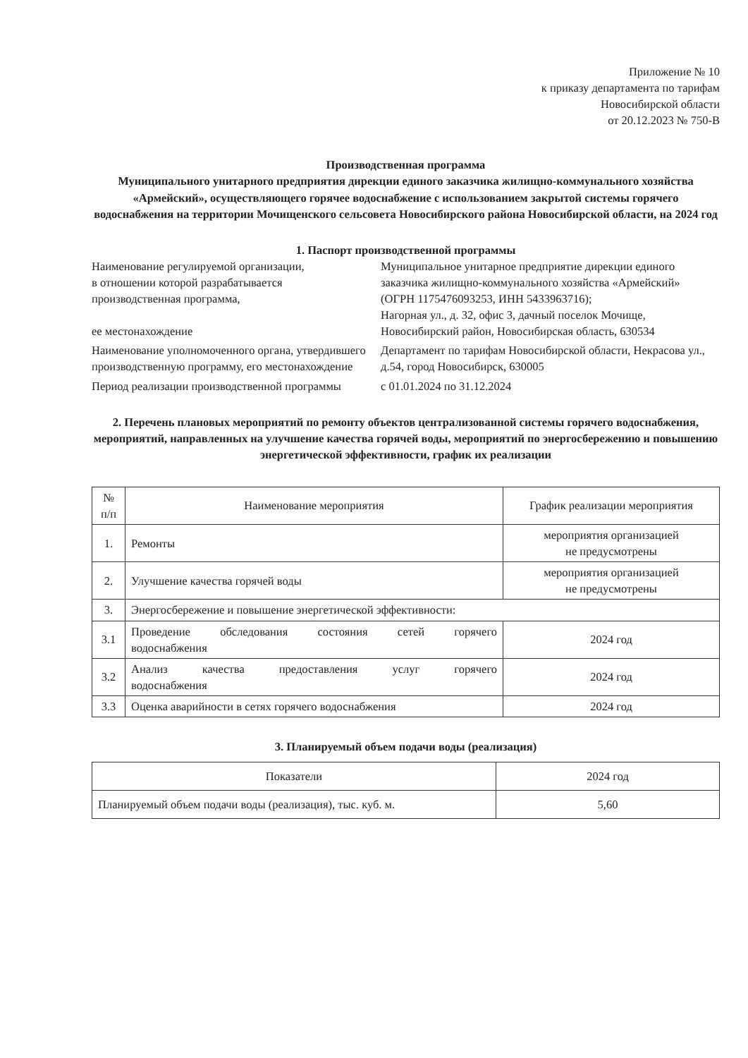Приложение № 10
к приказу департамента по тарифам
Новосибирской области
от 20.12.2023 № 750-В
Производственная программа
Муниципального унитарного предприятия дирекции единого заказчика жилищно-коммунального хозяйства «Армейский», осуществляющего горячее водоснабжение с использованием закрытой системы горячего водоснабжения на территории Мочищенского сельсовета Новосибирского района Новосибирской области, на 2024 год
1. Паспорт производственной программы
Наименование регулируемой организации,
в отношении которой разрабатывается
производственная программа,
ее местонахождение
Муниципальное унитарное предприятие дирекции единого заказчика жилищно-коммунального хозяйства «Армейский»
(ОГРН 1175476093253, ИНН 5433963716);
Нагорная ул., д. 32, офис 3, дачный поселок Мочище, Новосибирский район, Новосибирская область, 630534
Наименование уполномоченного органа, утвердившего производственную программу, его местонахождение
Департамент по тарифам Новосибирской области, Некрасова ул., д.54, город Новосибирск, 630005
Период реализации производственной программы
с 01.01.2024 по 31.12.2024
2. Перечень плановых мероприятий по ремонту объектов централизованной системы горячего водоснабжения, мероприятий, направленных на улучшение качества горячей воды, мероприятий по энергосбережению и повышению энергетической эффективности, график их реализации
| № п/п | Наименование мероприятия | График реализации мероприятия |
| --- | --- | --- |
| 1. | Ремонты | мероприятия организацией не предусмотрены |
| 2. | Улучшение качества горячей воды | мероприятия организацией не предусмотрены |
| 3. | Энергосбережение и повышение энергетической эффективности: | |
| 3.1 | Проведение обследования состояния сетей горячего водоснабжения | 2024 год |
| 3.2 | Анализ качества предоставления услуг горячего водоснабжения | 2024 год |
| 3.3 | Оценка аварийности в сетях горячего водоснабжения | 2024 год |
3. Планируемый объем подачи воды (реализация)
| Показатели | 2024 год |
| Планируемый объем подачи воды (реализация), тыс. куб. м. | 5,60 |